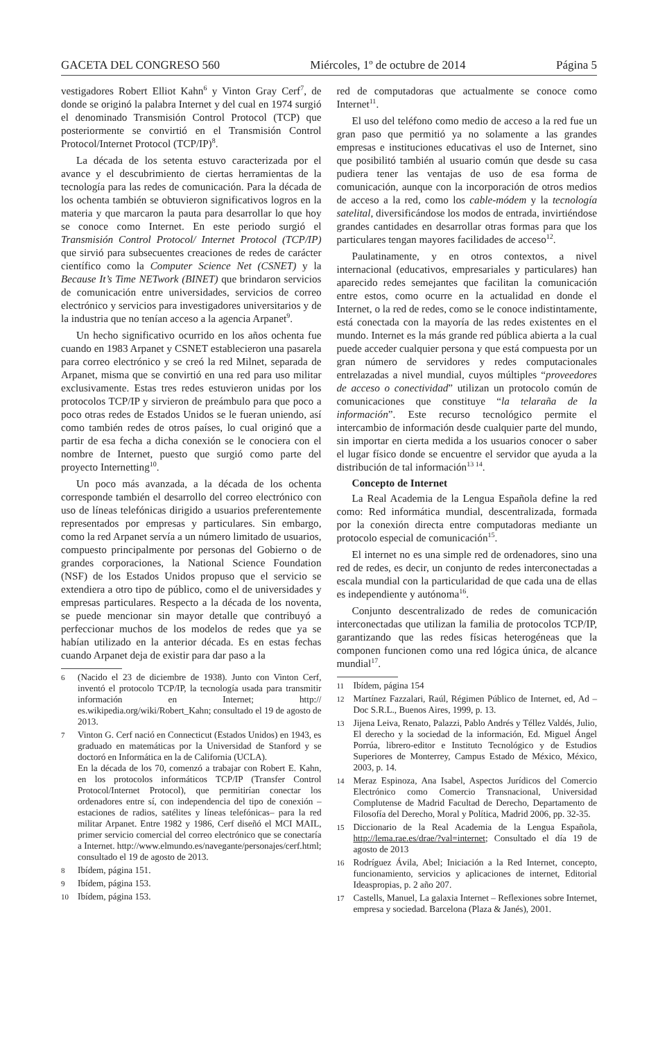GACETA DEL CONGRESO 560 Miércoles, 1º de octubre de 2014 Página 5
vestigadores Robert Elliot Kahn<sup>6</sup> y Vinton Gray Cerf<sup>7</sup>, de donde se originó la palabra Internet y del cual en 1974 surgió el denominado Transmisión Control Protocol (TCP) que posteriormente se convirtió en el Transmisión Control Protocol/Internet Protocol (TCP/IP)<sup>8</sup>.
La década de los setenta estuvo caracterizada por el avance y el descubrimiento de ciertas herramientas de la tecnología para las redes de comunicación. Para la década de los ochenta también se obtuvieron significativos logros en la materia y que marcaron la pauta para desarrollar lo que hoy se conoce como Internet. En este periodo surgió el Transmisión Control Protocol/ Internet Protocol (TCP/IP) que sirvió para subsecuentes creaciones de redes de carácter científico como la Computer Science Net (CSNET) y la Because It’s Time NETwork (BINET) que brindaron servicios de comunicación entre universidades, servicios de correo electrónico y servicios para investigadores universitarios y de la industria que no tenían acceso a la agencia Arpanet<sup>9</sup>.
Un hecho significativo ocurrido en los años ochenta fue cuando en 1983 Arpanet y CSNET establecieron una pasarela para correo electrónico y se creó la red Milnet, separada de Arpanet, misma que se convirtió en una red para uso militar exclusivamente. Estas tres redes estuvieron unidas por los protocolos TCP/IP y sirvieron de preámbulo para que poco a poco otras redes de Estados Unidos se le fueran uniendo, así como también redes de otros países, lo cual originó que a partir de esa fecha a dicha conexión se le conociera con el nombre de Internet, puesto que surgió como parte del proyecto Internetting<sup>10</sup>.
Un poco más avanzada, a la década de los ochenta corresponde también el desarrollo del correo electrónico con uso de líneas telefónicas dirigido a usuarios preferentemente representados por empresas y particulares. Sin embargo, como la red Arpanet servía a un número limitado de usuarios, compuesto principalmente por personas del Gobierno o de grandes corporaciones, la National Science Foundation (NSF) de los Estados Unidos propuso que el servicio se extendiera a otro tipo de público, como el de universidades y empresas particulares. Respecto a la década de los noventa, se puede mencionar sin mayor detalle que contribuyó a perfeccionar muchos de los modelos de redes que ya se habían utilizado en la anterior década. Es en estas fechas cuando Arpanet deja de existir para dar paso a la
6 (Nacido el 23 de diciembre de 1938). Junto con Vinton Cerf, inventó el protocolo TCP/IP, la tecnología usada para transmitir información en Internet; http:// es.wikipedia.org/wiki/Robert_Kahn; consultado el 19 de agosto de 2013.
7 Vinton G. Cerf nació en Connecticut (Estados Unidos) en 1943, es graduado en matemáticas por la Universidad de Stanford y se doctoró en Informática en la de California (UCLA).
En la década de los 70, comenzó a trabajar con Robert E. Kahn, en los protocolos informáticos TCP/IP (Transfer Control Protocol/Internet Protocol), que permitirían conectar los ordenadores entre sí, con independencia del tipo de conexión –estaciones de radios, satélites y líneas telefónicas– para la red militar Arpanet. Entre 1982 y 1986, Cerf diseñó el MCI MAIL, primer servicio comercial del correo electrónico que se conectaría a Internet. http://www.elmundo.es/navegante/personajes/cerf.html; consultado el 19 de agosto de 2013.
8 Ibídem, página 151.
9 Ibídem, página 153.
10 Ibídem, página 153.
red de computadoras que actualmente se conoce como Internet<sup>11</sup>.
El uso del teléfono como medio de acceso a la red fue un gran paso que permitió ya no solamente a las grandes empresas e instituciones educativas el uso de Internet, sino que posibilitó también al usuario común que desde su casa pudiera tener las ventajas de uso de esa forma de comunicación, aunque con la incorporación de otros medios de acceso a la red, como los cable-módem y la tecnología satelital, diversificándose los modos de entrada, invirtiéndose grandes cantidades en desarrollar otras formas para que los particulares tengan mayores facilidades de acceso<sup>12</sup>.
Paulatinamente, y en otros contextos, a nivel internacional (educativos, empresariales y particulares) han aparecido redes semejantes que facilitan la comunicación entre estos, como ocurre en la actualidad en donde el Internet, o la red de redes, como se le conoce indistintamente, está conectada con la mayoría de las redes existentes en el mundo. Internet es la más grande red pública abierta a la cual puede acceder cualquier persona y que está compuesta por un gran número de servidores y redes computacionales entrelazadas a nivel mundial, cuyos múltiples “proveedores de acceso o conectividad” utilizan un protocolo común de comunicaciones que constituye “la telaraña de la información”. Este recurso tecnológico permite el intercambio de información desde cualquier parte del mundo, sin importar en cierta medida a los usuarios conocer o saber el lugar físico donde se encuentre el servidor que ayuda a la distribución de tal información<sup>13 14</sup>.
Concepto de Internet
La Real Academia de la Lengua Española define la red como: Red informática mundial, descentralizada, formada por la conexión directa entre computadoras mediante un protocolo especial de comunicación<sup>15</sup>.
El internet no es una simple red de ordenadores, sino una red de redes, es decir, un conjunto de redes interconectadas a escala mundial con la particularidad de que cada una de ellas es independiente y autónoma<sup>16</sup>.
Conjunto descentralizado de redes de comunicación interconectadas que utilizan la familia de protocolos TCP/IP, garantizando que las redes físicas heterogéneas que la componen funcionen como una red lógica única, de alcance mundial<sup>17</sup>.
11 Ibídem, página 154
12 Martínez Fazzalari, Raúl, Régimen Público de Internet, ed, Ad – Doc S.R.L., Buenos Aires, 1999, p. 13.
13 Jijena Leiva, Renato, Palazzi, Pablo Andrés y Téllez Valdés, Julio, El derecho y la sociedad de la información, Ed. Miguel Ángel Porrúa, librero-editor e Instituto Tecnológico y de Estudios Superiores de Monterrey, Campus Estado de México, México, 2003, p. 14.
14 Meraz Espinoza, Ana Isabel, Aspectos Jurídicos del Comercio Electrónico como Comercio Transnacional, Universidad Complutense de Madrid Facultad de Derecho, Departamento de Filosofía del Derecho, Moral y Política, Madrid 2006, pp. 32-35.
15 Diccionario de la Real Academia de la Lengua Española, http://lema.rae.es/drae/?val=internet; Consultado el día 19 de agosto de 2013
16 Rodríguez Ávila, Abel; Iniciación a la Red Internet, concepto, funcionamiento, servicios y aplicaciones de internet, Editorial Ideaspropias, p. 2 año 207.
17 Castells, Manuel, La galaxia Internet – Reflexiones sobre Internet, empresa y sociedad. Barcelona (Plaza & Janés), 2001.